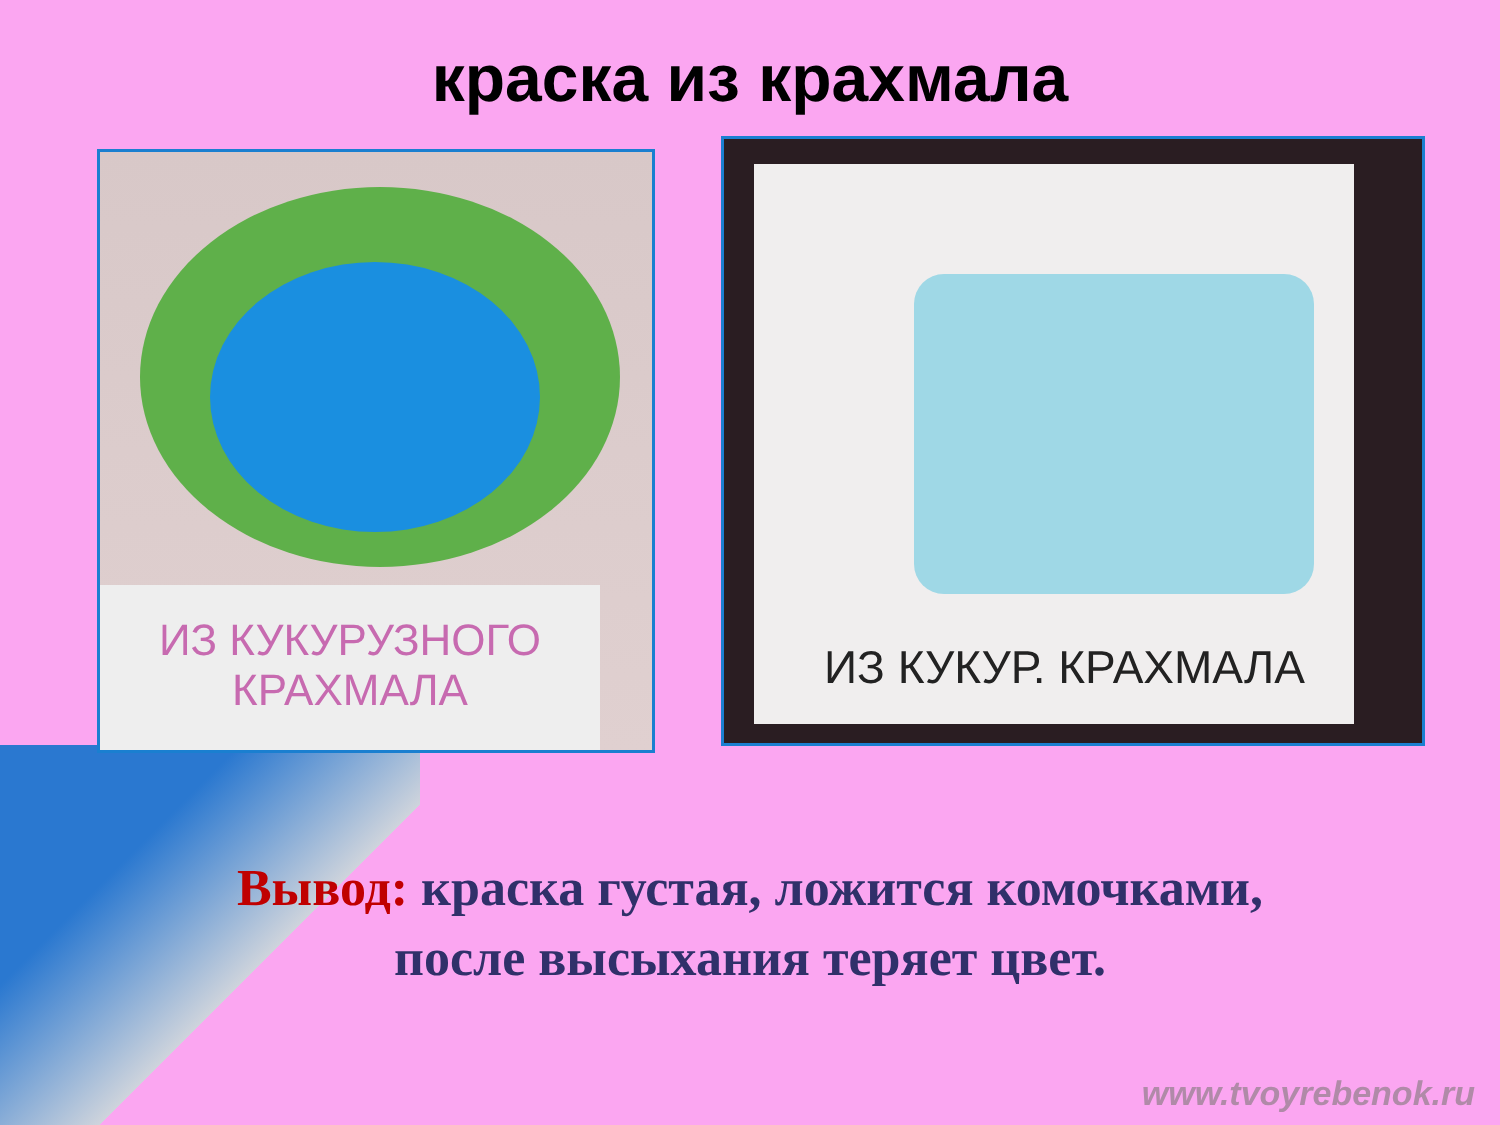краска из крахмала
ИЗ КУКУРУЗНОГО
КРАХМАЛА
ИЗ КУКУР. КРАХМАЛА
Вывод: краска густая, ложится комочками,
после высыхания теряет цвет.
www.tvoyrebenok.ru